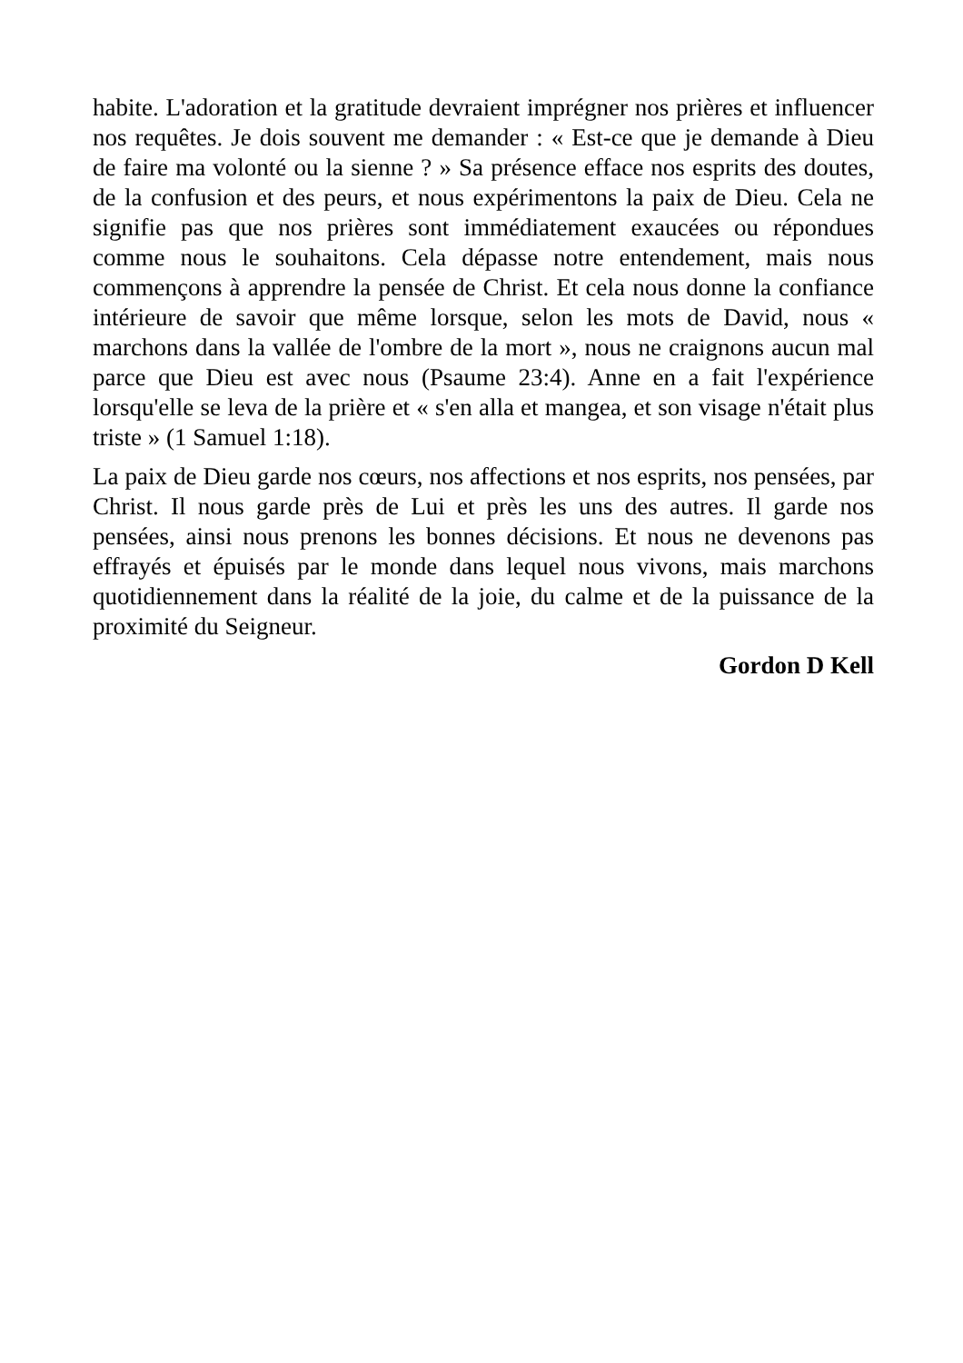habite. L'adoration et la gratitude devraient imprégner nos prières et influencer nos requêtes. Je dois souvent me demander : « Est-ce que je demande à Dieu de faire ma volonté ou la sienne ? » Sa présence efface nos esprits des doutes, de la confusion et des peurs, et nous expérimentons la paix de Dieu. Cela ne signifie pas que nos prières sont immédiatement exaucées ou répondues comme nous le souhaitons. Cela dépasse notre entendement, mais nous commençons à apprendre la pensée de Christ. Et cela nous donne la confiance intérieure de savoir que même lorsque, selon les mots de David, nous « marchons dans la vallée de l'ombre de la mort », nous ne craignons aucun mal parce que Dieu est avec nous (Psaume 23:4). Anne en a fait l'expérience lorsqu'elle se leva de la prière et « s'en alla et mangea, et son visage n'était plus triste » (1 Samuel 1:18).
La paix de Dieu garde nos cœurs, nos affections et nos esprits, nos pensées, par Christ. Il nous garde près de Lui et près les uns des autres. Il garde nos pensées, ainsi nous prenons les bonnes décisions. Et nous ne devenons pas effrayés et épuisés par le monde dans lequel nous vivons, mais marchons quotidiennement dans la réalité de la joie, du calme et de la puissance de la proximité du Seigneur.
Gordon D Kell